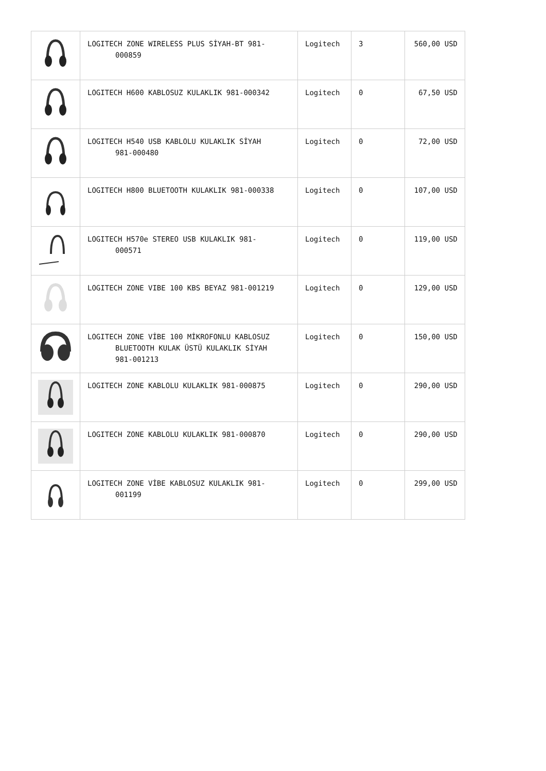| | LOGITECH ZONE WIRELESS PLUS SİYAH-BT 981- 000859 | Logitech | 3 | 560,00 USD |
| | LOGITECH H600 KABLOSUZ KULAKLIK 981-000342 | Logitech | 0 | 67,50 USD |
| | LOGITECH H540 USB KABLOLU KULAKLIK SİYAH 981-000480 | Logitech | 0 | 72,00 USD |
| | LOGITECH H800 BLUETOOTH KULAKLIK 981-000338 | Logitech | 0 | 107,00 USD |
| | LOGITECH H570e STEREO USB KULAKLIK 981- 000571 | Logitech | 0 | 119,00 USD |
| | LOGITECH ZONE VIBE 100 KBS BEYAZ 981-001219 | Logitech | 0 | 129,00 USD |
| | LOGITECH ZONE VİBE 100 MİKROFONLU KABLOSUZ BLUETOOTH KULAK ÜSTÜ KULAKLIK SİYAH 981-001213 | Logitech | 0 | 150,00 USD |
| | LOGITECH ZONE KABLOLU KULAKLIK 981-000875 | Logitech | 0 | 290,00 USD |
| | LOGITECH ZONE KABLOLU KULAKLIK 981-000870 | Logitech | 0 | 290,00 USD |
| | LOGITECH ZONE VİBE KABLOSUZ KULAKLIK 981- 001199 | Logitech | 0 | 299,00 USD |